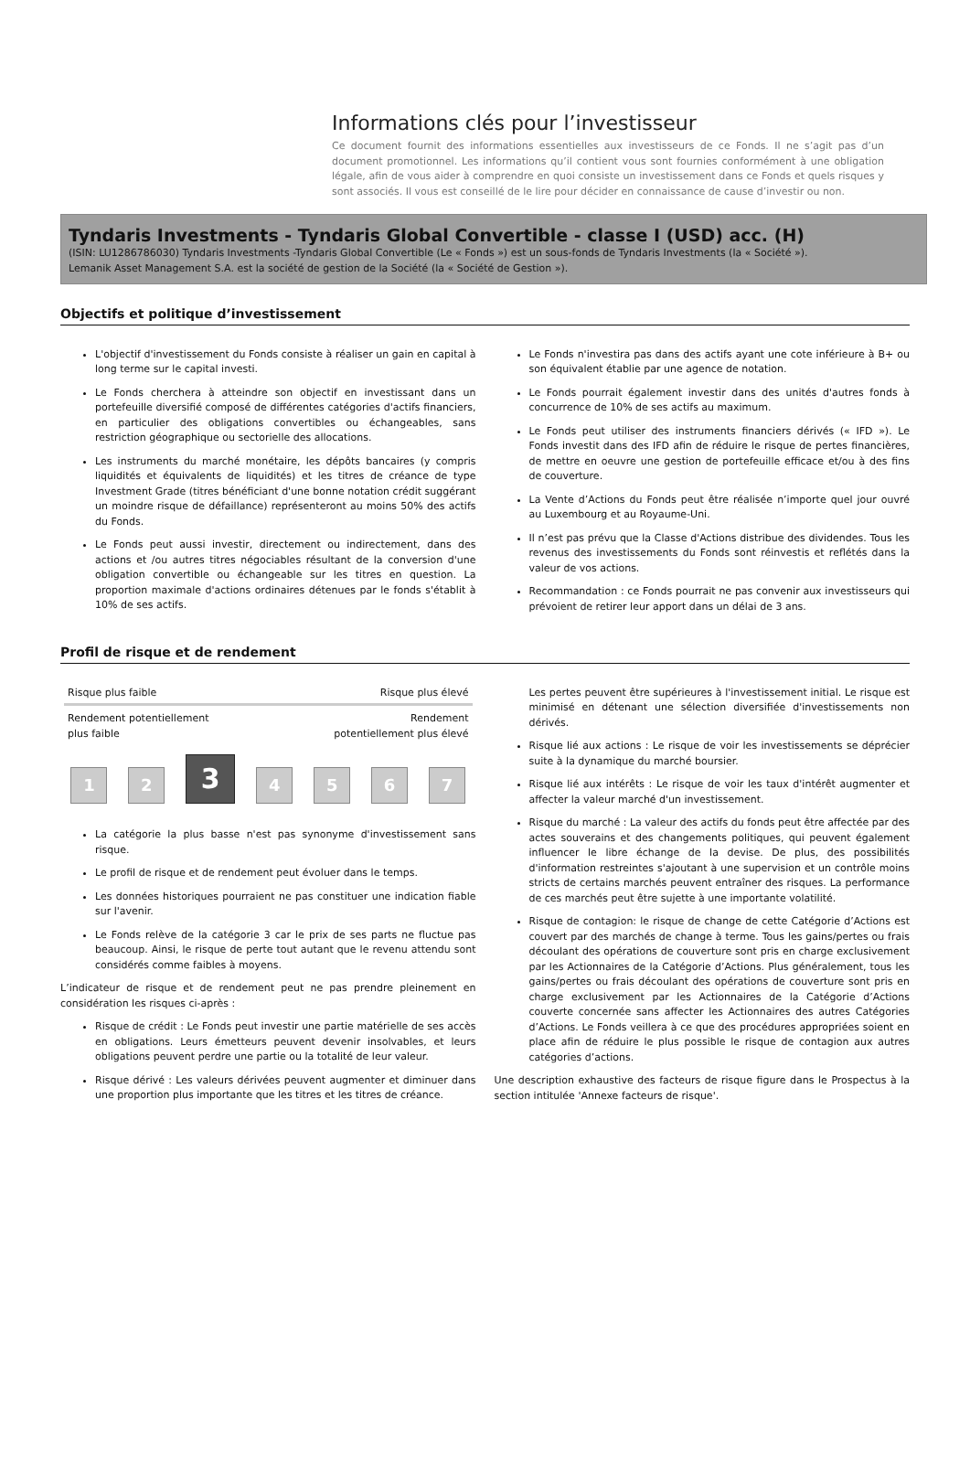Informations clés pour l’investisseur
Ce document fournit des informations essentielles aux investisseurs de ce Fonds. Il ne s’agit pas d’un document promotionnel. Les informations qu’il contient vous sont fournies conformément à une obligation légale, afin de vous aider à comprendre en quoi consiste un investissement dans ce Fonds et quels risques y sont associés. Il vous est conseillé de le lire pour décider en connaissance de cause d’investir ou non.
Tyndaris Investments - Tyndaris Global Convertible - classe I (USD) acc. (H)
(ISIN: LU1286786030) Tyndaris Investments -Tyndaris Global Convertible (Le « Fonds ») est un sous-fonds de Tyndaris Investments (la « Société »).
Lemanik Asset Management S.A. est la société de gestion de la Société (la « Société de Gestion »).
Objectifs et politique d’investissement
L'objectif d'investissement du Fonds consiste à réaliser un gain en capital à long terme sur le capital investi.
Le Fonds cherchera à atteindre son objectif en investissant dans un portefeuille diversifié composé de différentes catégories d'actifs financiers, en particulier des obligations convertibles ou échangeables, sans restriction géographique ou sectorielle des allocations.
Les instruments du marché monétaire, les dépôts bancaires (y compris liquidités et équivalents de liquidités) et les titres de créance de type Investment Grade (titres bénéficiant d'une bonne notation crédit suggérant un moindre risque de défaillance) représenteront au moins 50% des actifs du Fonds.
Le Fonds peut aussi investir, directement ou indirectement, dans des actions et /ou autres titres négociables résultant de la conversion d'une obligation convertible ou échangeable sur les titres en question. La proportion maximale d'actions ordinaires détenues par le fonds s'établit à 10% de ses actifs.
Le Fonds n'investira pas dans des actifs ayant une cote inférieure à B+ ou son équivalent établie par une agence de notation.
Le Fonds pourrait également investir dans des unités d'autres fonds à concurrence de 10% de ses actifs au maximum.
Le Fonds peut utiliser des instruments financiers dérivés (« IFD »). Le Fonds investit dans des IFD afin de réduire le risque de pertes financières, de mettre en oeuvre une gestion de portefeuille efficace et/ou à des fins de couverture.
La Vente d’Actions du Fonds peut être réalisée n’importe quel jour ouvré au Luxembourg et au Royaume-Uni.
Il n’est pas prévu que la Classe d'Actions distribue des dividendes. Tous les revenus des investissements du Fonds sont réinvestis et reflétés dans la valeur de vos actions.
Recommandation : ce Fonds pourrait ne pas convenir aux investisseurs qui prévoient de retirer leur apport dans un délai de 3 ans.
Profil de risque et de rendement
Risque plus faible Risque plus élevé
Rendement potentiellement
plus faible Rendement
potentiellement plus élevé
1
2
3
4
5
6
7
La catégorie la plus basse n'est pas synonyme d'investissement sans risque.
Le profil de risque et de rendement peut évoluer dans le temps.
Les données historiques pourraient ne pas constituer une indication fiable sur l'avenir.
Le Fonds relève de la catégorie 3 car le prix de ses parts ne fluctue pas beaucoup. Ainsi, le risque de perte tout autant que le revenu attendu sont considérés comme faibles à moyens.
L’indicateur de risque et de rendement peut ne pas prendre pleinement en considération les risques ci-après :
Risque de crédit : Le Fonds peut investir une partie matérielle de ses accès en obligations. Leurs émetteurs peuvent devenir insolvables, et leurs obligations peuvent perdre une partie ou la totalité de leur valeur.
Risque dérivé : Les valeurs dérivées peuvent augmenter et diminuer dans une proportion plus importante que les titres et les titres de créance.
Les pertes peuvent être supérieures à l'investissement initial. Le risque est minimisé en détenant une sélection diversifiée d'investissements non dérivés.
Risque lié aux actions : Le risque de voir les investissements se déprécier suite à la dynamique du marché boursier.
Risque lié aux intérêts : Le risque de voir les taux d'intérêt augmenter et affecter la valeur marché d'un investissement.
Risque du marché : La valeur des actifs du fonds peut être affectée par des actes souverains et des changements politiques, qui peuvent également influencer le libre échange de la devise. De plus, des possibilités d'information restreintes s'ajoutant à une supervision et un contrôle moins stricts de certains marchés peuvent entraîner des risques. La performance de ces marchés peut être sujette à une importante volatilité.
Risque de contagion: le risque de change de cette Catégorie d’Actions est couvert par des marchés de change à terme. Tous les gains/pertes ou frais découlant des opérations de couverture sont pris en charge exclusivement par les Actionnaires de la Catégorie d’Actions. Plus généralement, tous les gains/pertes ou frais découlant des opérations de couverture sont pris en charge exclusivement par les Actionnaires de la Catégorie d’Actions couverte concernée sans affecter les Actionnaires des autres Catégories d’Actions. Le Fonds veillera à ce que des procédures appropriées soient en place afin de réduire le plus possible le risque de contagion aux autres catégories d’actions.
Une description exhaustive des facteurs de risque figure dans le Prospectus à la section intitulée 'Annexe facteurs de risque'.